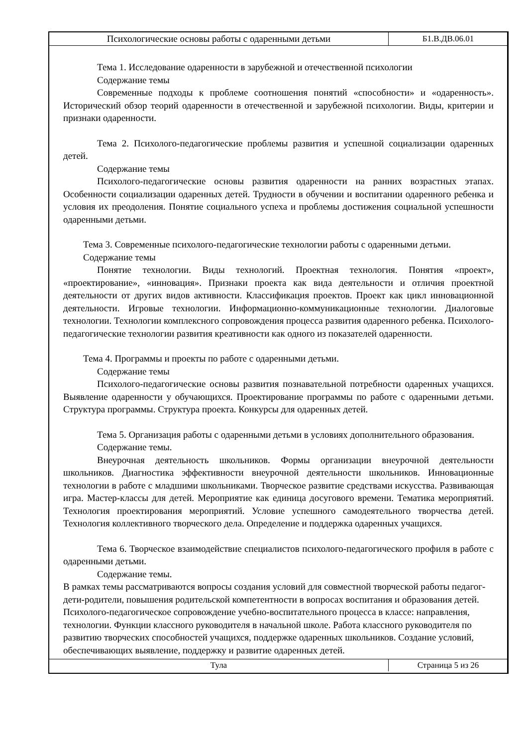| Психологические основы работы с одаренными детьми | Б1.В.ДВ.06.01 |
Тема 1. Исследование одаренности в зарубежной и отечественной психологии
Содержание темы
Современные подходы к проблеме соотношения понятий «способности» и «одаренность». Исторический обзор теорий одаренности в отечественной и зарубежной психологии. Виды, критерии и признаки одаренности.
Тема 2. Психолого-педагогические проблемы развития и успешной социализации одаренных детей.
Содержание темы
Психолого-педагогические основы развития одаренности на ранних возрастных этапах. Особенности социализации одаренных детей. Трудности в обучении и воспитании одаренного ребенка и условия их преодоления. Понятие социального успеха и проблемы достижения социальной успешности одаренными детьми.
Тема 3. Современные психолого-педагогические технологии работы с одаренными детьми.
Содержание темы
Понятие технологии. Виды технологий. Проектная технология. Понятия «проект», «проектирование», «инновация». Признаки проекта как вида деятельности и отличия проектной деятельности от других видов активности. Классификация проектов. Проект как цикл инновационной деятельности. Игровые технологии. Информационно-коммуникационные технологии. Диалоговые технологии. Технологии комплексного сопровождения процесса развития одаренного ребенка. Психолого-педагогические технологии развития креативности как одного из показателей одаренности.
Тема 4. Программы и проекты по работе с одаренными детьми.
Содержание темы
Психолого-педагогические основы развития познавательной потребности одаренных учащихся. Выявление одаренности у обучающихся. Проектирование программы по работе с одаренными детьми. Структура программы. Структура проекта. Конкурсы для одаренных детей.
Тема 5. Организация работы с одаренными детьми в условиях дополнительного образования.
Содержание темы.
Внеурочная деятельность школьников. Формы организации внеурочной деятельности школьников. Диагностика эффективности внеурочной деятельности школьников. Инновационные технологии в работе с младшими школьниками. Творческое развитие средствами искусства. Развивающая игра. Мастер-классы для детей. Мероприятие как единица досугового времени. Тематика мероприятий. Технология проектирования мероприятий. Условие успешного самодеятельного творчества детей. Технология коллективного творческого дела. Определение и поддержка одаренных учащихся.
Тема 6. Творческое взаимодействие специалистов психолого-педагогического профиля в работе с одаренными детьми.
Содержание темы.
В рамках темы рассматриваются вопросы создания условий для совместной творческой работы педагог-дети-родители, повышения родительской компетентности в вопросах воспитания и образования детей. Психолого-педагогическое сопровождение учебно-воспитательного процесса в классе: направления, технологии. Функции классного руководителя в начальной школе. Работа классного руководителя по развитию творческих способностей учащихся, поддержке одаренных школьников. Создание условий, обеспечивающих выявление, поддержку и развитие одаренных детей.
| Тула | Страница 5 из 26 |